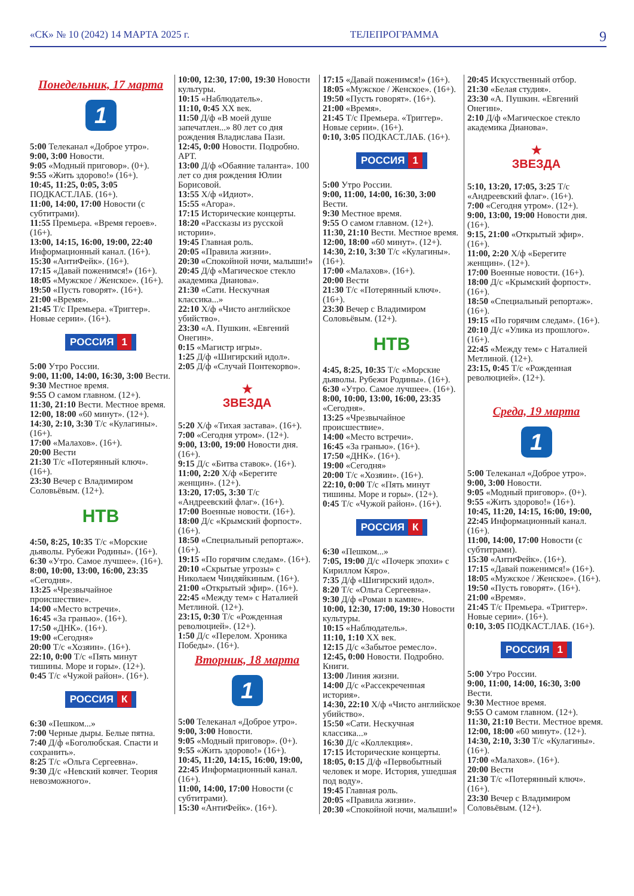«СК» № 10 (2042) 14 МАРТА 2025 г. ТЕЛЕПРОГРАММА 9
Понедельник, 17 марта
1
5:00 Телеканал «Доброе утро».
9:00, 3:00 Новости.
9:05 «Модный приговор». (0+).
9:55 «Жить здорово!» (16+).
10:45, 11:25, 0:05, 3:05 ПОДКАСТ.ЛАБ. (16+).
11:00, 14:00, 17:00 Новости (с субтитрами).
11:55 Премьера. «Время героев». (16+).
13:00, 14:15, 16:00, 19:00, 22:40 Информационный канал. (16+).
15:30 «АнтиФейк». (16+).
17:15 «Давай поженимся!» (16+).
18:05 «Мужское / Женское». (16+).
19:50 «Пусть говорят». (16+).
21:00 «Время».
21:45 Т/с Премьера. «Триггер». Новые серии». (16+).
РОССИЯ 1
5:00 Утро России.
9:00, 11:00, 14:00, 16:30, 3:00 Вести.
9:30 Местное время.
9:55 О самом главном. (12+).
11:30, 21:10 Вести. Местное время.
12:00, 18:00 «60 минут». (12+).
14:30, 2:10, 3:30 Т/с «Кулагины». (16+).
17:00 «Малахов». (16+).
20:00 Вести
21:30 Т/с «Потерянный ключ». (16+).
23:30 Вечер с Владимиром Соловьёвым. (12+).
НТВ
4:50, 8:25, 10:35 Т/с «Морские дьяволы. Рубежи Родины». (16+).
6:30 «Утро. Самое лучшее». (16+).
8:00, 10:00, 13:00, 16:00, 23:35 «Сегодня».
13:25 «Чрезвычайное происшествие».
14:00 «Место встречи».
16:45 «За гранью». (16+).
17:50 «ДНК». (16+).
19:00 «Сегодня»
20:00 Т/с «Хозяин». (16+).
22:10, 0:00 Т/с «Пять минут тишины. Море и горы». (12+).
0:45 Т/с «Чужой район». (16+).
РОССИЯ К
6:30 «Пешком...»
7:00 Черные дыры. Белые пятна.
7:40 Д/ф «Боголюбская. Спасти и сохранить».
8:25 Т/с «Ольга Сергеевна».
9:30 Д/с «Невский ковчег. Теория невозможного».
10:00, 12:30, 17:00, 19:30 Новости культуры.
10:15 «Наблюдатель».
11:10, 0:45 ХХ век.
11:50 Д/ф «В моей душе запечатлен...» 80 лет со дня рождения Владислава Пази.
12:45, 0:00 Новости. Подробно. АРТ.
13:00 Д/ф «Обаяние таланта». 100 лет со дня рождения Юлии Борисовой.
13:55 Х/ф «Идиот».
15:55 «Агора».
17:15 Исторические концерты.
18:20 «Рассказы из русской истории».
19:45 Главная роль.
20:05 «Правила жизни».
20:30 «Спокойной ночи, малыши!»
20:45 Д/ф «Магическое стекло академика Дианова».
21:30 «Сати. Нескучная классика...»
22:10 Х/ф «Чисто английское убийство».
23:30 «А. Пушкин. «Евгений Онегин».
0:15 «Магистр игры».
1:25 Д/ф «Шигирский идол».
2:05 Д/ф «Случай Понтекорво».
★
ЗВЕЗДА
5:20 Х/ф «Тихая застава». (16+).
7:00 «Сегодня утром». (12+).
9:00, 13:00, 19:00 Новости дня. (16+).
9:15 Д/с «Битва ставок». (16+).
11:00, 2:20 Х/ф «Берегите женщин». (12+).
13:20, 17:05, 3:30 Т/с «Андреевский флаг». (16+).
17:00 Военные новости. (16+).
18:00 Д/с «Крымский форпост». (16+).
18:50 «Специальный репортаж». (16+).
19:15 «По горячим следам». (16+).
20:10 «Скрытые угрозы» с Николаем Чиндяйкиным. (16+).
21:00 «Открытый эфир». (16+).
22:45 «Между тем» с Наталией Метлиной. (12+).
23:15, 0:30 Т/с «Рожденная революцией». (12+).
1:50 Д/с «Перелом. Хроника Победы». (16+).
Вторник, 18 марта
1
5:00 Телеканал «Доброе утро».
9:00, 3:00 Новости.
9:05 «Модный приговор». (0+).
9:55 «Жить здорово!» (16+).
10:45, 11:20, 14:15, 16:00, 19:00, 22:45 Информационный канал. (16+).
11:00, 14:00, 17:00 Новости (с субтитрами).
15:30 «АнтиФейк». (16+).
17:15 «Давай поженимся!» (16+).
18:05 «Мужское / Женское». (16+).
19:50 «Пусть говорят». (16+).
21:00 «Время».
21:45 Т/с Премьера. «Триггер». Новые серии». (16+).
0:10, 3:05 ПОДКАСТ.ЛАБ. (16+).
РОССИЯ 1
5:00 Утро России.
9:00, 11:00, 14:00, 16:30, 3:00 Вести.
9:30 Местное время.
9:55 О самом главном. (12+).
11:30, 21:10 Вести. Местное время.
12:00, 18:00 «60 минут». (12+).
14:30, 2:10, 3:30 Т/с «Кулагины». (16+).
17:00 «Малахов». (16+).
20:00 Вести
21:30 Т/с «Потерянный ключ». (16+).
23:30 Вечер с Владимиром Соловьёвым. (12+).
НТВ
4:45, 8:25, 10:35 Т/с «Морские дьяволы. Рубежи Родины». (16+).
6:30 «Утро. Самое лучшее». (16+).
8:00, 10:00, 13:00, 16:00, 23:35 «Сегодня».
13:25 «Чрезвычайное происшествие».
14:00 «Место встречи».
16:45 «За гранью». (16+).
17:50 «ДНК». (16+).
19:00 «Сегодня»
20:00 Т/с «Хозяин». (16+).
22:10, 0:00 Т/с «Пять минут тишины. Море и горы». (12+).
0:45 Т/с «Чужой район». (16+).
РОССИЯ К
6:30 «Пешком...»
7:05, 19:00 Д/с «Почерк эпохи» с Кириллом Кяро».
7:35 Д/ф «Шигирский идол».
8:20 Т/с «Ольга Сергеевна».
9:30 Д/ф «Роман в камне».
10:00, 12:30, 17:00, 19:30 Новости культуры.
10:15 «Наблюдатель».
11:10, 1:10 ХХ век.
12:15 Д/с «Забытое ремесло».
12:45, 0:00 Новости. Подробно. Книги.
13:00 Линия жизни.
14:00 Д/с «Рассекреченная история».
14:30, 22:10 Х/ф «Чисто английское убийство».
15:50 «Сати. Нескучная классика...»
16:30 Д/с «Коллекция».
17:15 Исторические концерты.
18:05, 0:15 Д/ф «Первобытный человек и море. История, ушедшая под воду».
19:45 Главная роль.
20:05 «Правила жизни».
20:30 «Спокойной ночи, малыши!»
20:45 Искусственный отбор.
21:30 «Белая студия».
23:30 «А. Пушкин. «Евгений Онегин».
2:10 Д/ф «Магическое стекло академика Дианова».
★
ЗВЕЗДА
5:10, 13:20, 17:05, 3:25 Т/с «Андреевский флаг». (16+).
7:00 «Сегодня утром». (12+).
9:00, 13:00, 19:00 Новости дня. (16+).
9:15, 21:00 «Открытый эфир». (16+).
11:00, 2:20 Х/ф «Берегите женщин». (12+).
17:00 Военные новости. (16+).
18:00 Д/с «Крымский форпост». (16+).
18:50 «Специальный репортаж». (16+).
19:15 «По горячим следам». (16+).
20:10 Д/с «Улика из прошлого». (16+).
22:45 «Между тем» с Наталией Метлиной. (12+).
23:15, 0:45 Т/с «Рожденная революцией». (12+).
Среда, 19 марта
1
5:00 Телеканал «Доброе утро».
9:00, 3:00 Новости.
9:05 «Модный приговор». (0+).
9:55 «Жить здорово!» (16+).
10:45, 11:20, 14:15, 16:00, 19:00, 22:45 Информационный канал. (16+).
11:00, 14:00, 17:00 Новости (с субтитрами).
15:30 «АнтиФейк». (16+).
17:15 «Давай поженимся!» (16+).
18:05 «Мужское / Женское». (16+).
19:50 «Пусть говорят». (16+).
21:00 «Время».
21:45 Т/с Премьера. «Триггер». Новые серии». (16+).
0:10, 3:05 ПОДКАСТ.ЛАБ. (16+).
РОССИЯ 1
5:00 Утро России.
9:00, 11:00, 14:00, 16:30, 3:00 Вести.
9:30 Местное время.
9:55 О самом главном. (12+).
11:30, 21:10 Вести. Местное время.
12:00, 18:00 «60 минут». (12+).
14:30, 2:10, 3:30 Т/с «Кулагины». (16+).
17:00 «Малахов». (16+).
20:00 Вести
21:30 Т/с «Потерянный ключ». (16+).
23:30 Вечер с Владимиром Соловьёвым. (12+).